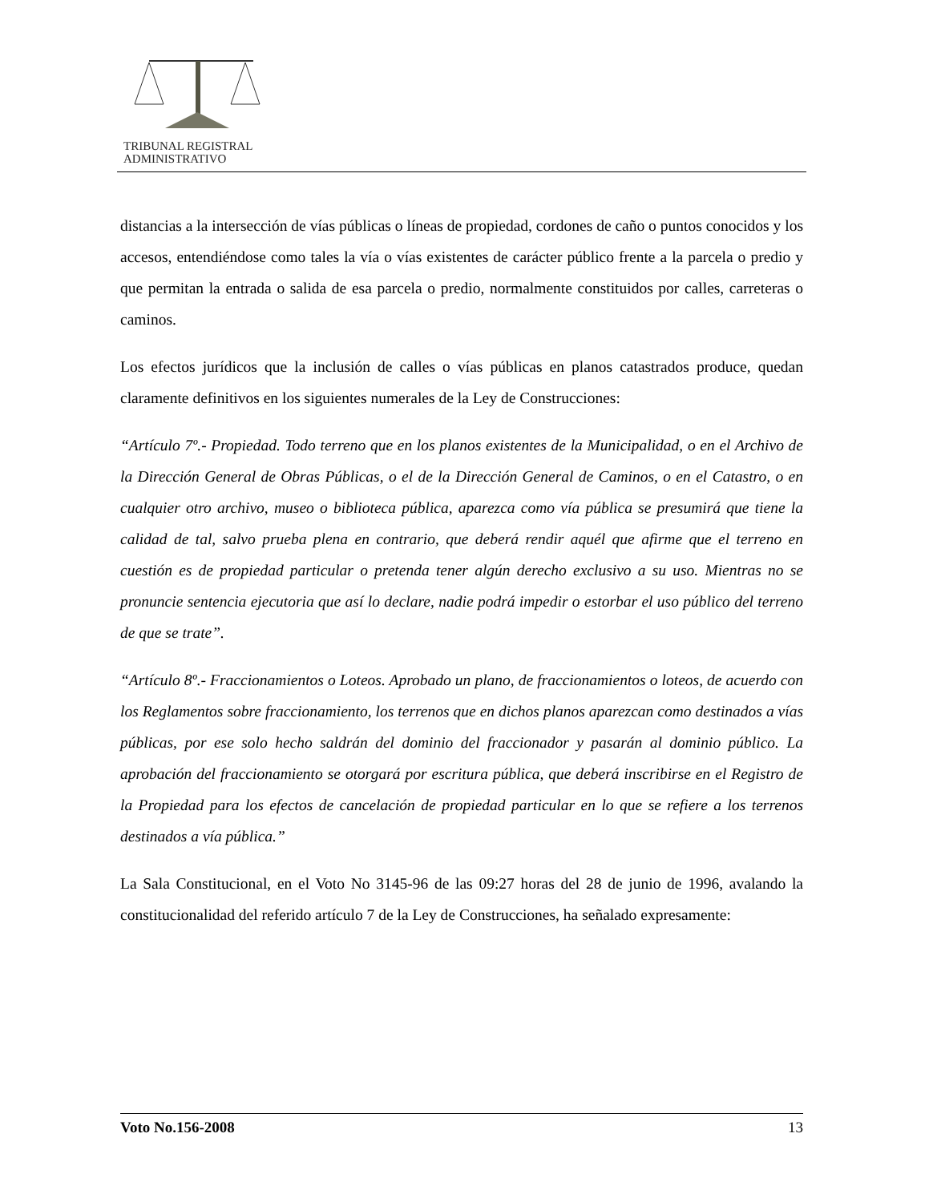TRIBUNAL REGISTRAL
ADMINISTRATIVO
distancias a la intersección de vías públicas o líneas de propiedad, cordones de caño o puntos conocidos y los accesos, entendiéndose como tales la vía o vías existentes de carácter público frente a la parcela o predio y que permitan la entrada o salida de esa parcela o predio, normalmente constituidos por calles, carreteras o caminos.
Los efectos jurídicos que la inclusión de calles o vías públicas en planos catastrados produce, quedan claramente definitivos en los siguientes numerales de la Ley de Construcciones:
“Artículo 7º.- Propiedad. Todo terreno que en los planos existentes de la Municipalidad, o en el Archivo de la Dirección General de Obras Públicas, o el de la Dirección General de Caminos, o en el Catastro, o en cualquier otro archivo, museo o biblioteca pública, aparezca como vía pública se presumirá que tiene la calidad de tal, salvo prueba plena en contrario, que deberá rendir aquél que afirme que el terreno en cuestión es de propiedad particular o pretenda tener algún derecho exclusivo a su uso. Mientras no se pronuncie sentencia ejecutoria que así lo declare, nadie podrá impedir o estorbar el uso público del terreno de que se trate”.
“Artículo 8º.- Fraccionamientos o Loteos. Aprobado un plano, de fraccionamientos o loteos, de acuerdo con los Reglamentos sobre fraccionamiento, los terrenos que en dichos planos aparezcan como destinados a vías públicas, por ese solo hecho saldrán del dominio del fraccionador y pasarán al dominio público. La aprobación del fraccionamiento se otorgará por escritura pública, que deberá inscribirse en el Registro de la Propiedad para los efectos de cancelación de propiedad particular en lo que se refiere a los terrenos destinados a vía pública.”
La Sala Constitucional, en el Voto No 3145-96 de las 09:27 horas del 28 de junio de 1996, avalando la constitucionalidad del referido artículo 7 de la Ley de Construcciones, ha señalado expresamente:
Voto No.156-2008 13